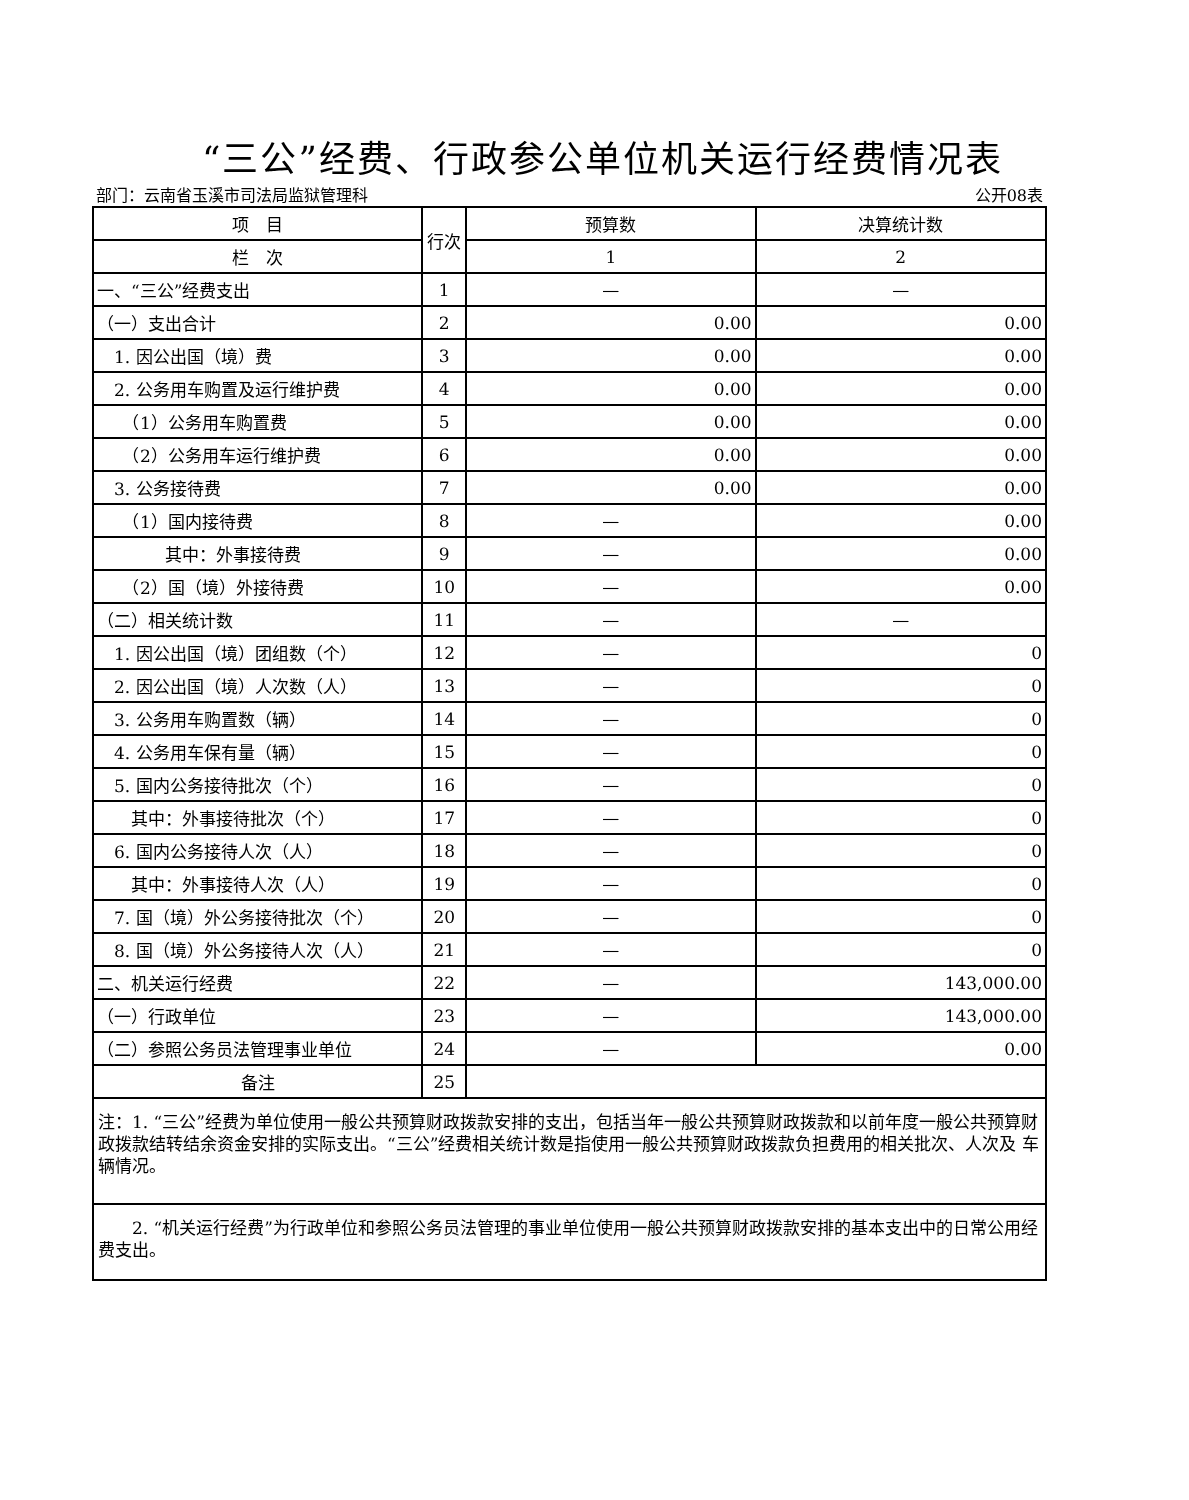“三公”经费、行政参公单位机关运行经费情况表
部门：云南省玉溪市司法局监狱管理科 公开08表
| 项 目 | 行次 | 预算数 | 决算统计数 |
| --- | --- | --- | --- |
| 栏 次 | | 1 | 2 |
| 一、“三公”经费支出 | 1 | — | — |
| （一）支出合计 | 2 | 0.00 | 0.00 |
| 1. 因公出国（境）费 | 3 | 0.00 | 0.00 |
| 2. 公务用车购置及运行维护费 | 4 | 0.00 | 0.00 |
| （1）公务用车购置费 | 5 | 0.00 | 0.00 |
| （2）公务用车运行维护费 | 6 | 0.00 | 0.00 |
| 3. 公务接待费 | 7 | 0.00 | 0.00 |
| （1）国内接待费 | 8 | — | 0.00 |
| 其中：外事接待费 | 9 | — | 0.00 |
| （2）国（境）外接待费 | 10 | — | 0.00 |
| （二）相关统计数 | 11 | — | — |
| 1. 因公出国（境）团组数（个） | 12 | — | 0 |
| 2. 因公出国（境）人次数（人） | 13 | — | 0 |
| 3. 公务用车购置数（辆） | 14 | — | 0 |
| 4. 公务用车保有量（辆） | 15 | — | 0 |
| 5. 国内公务接待批次（个） | 16 | — | 0 |
| 其中：外事接待批次（个） | 17 | — | 0 |
| 6. 国内公务接待人次（人） | 18 | — | 0 |
| 其中：外事接待人次（人） | 19 | — | 0 |
| 7. 国（境）外公务接待批次（个） | 20 | — | 0 |
| 8. 国（境）外公务接待人次（人） | 21 | — | 0 |
| 二、机关运行经费 | 22 | — | 143,000.00 |
| （一）行政单位 | 23 | — | 143,000.00 |
| （二）参照公务员法管理事业单位 | 24 | — | 0.00 |
| 备注 | 25 | | |
| 注：1. “三公”经费为单位使用一般公共预算财政拨款安排的支出，包括当年一般公共预算财政拨款和以前年度一般公共预算财政拨款结转结余资金安排的实际支出。“三公”经费相关统计数是指使用一般公共预算财政拨款负担费用的相关批次、人次及 车辆情况。 | | | |
| 2. “机关运行经费”为行政单位和参照公务员法管理的事业单位使用一般公共预算财政拨款安排的基本支出中的日常公用经费支出。 | | | |